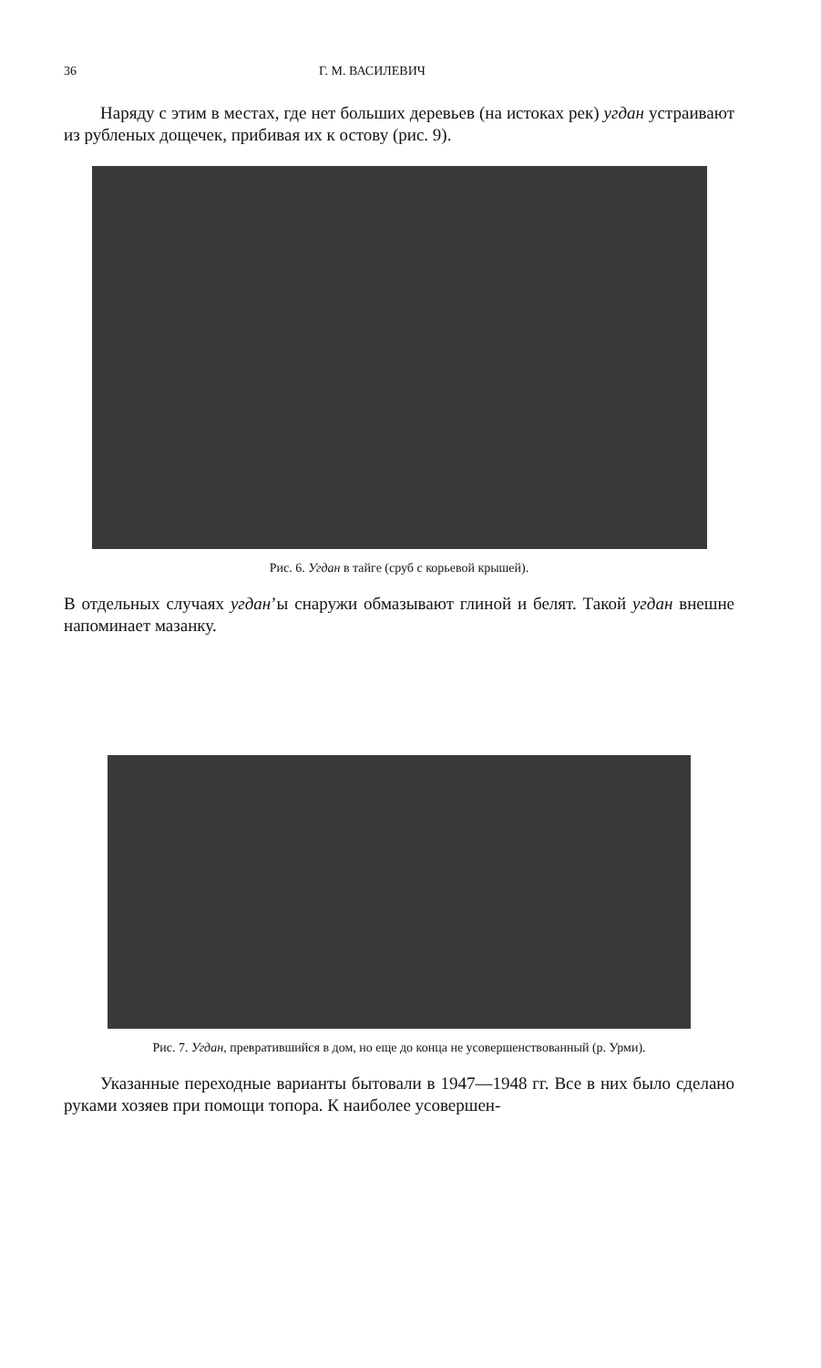36 Г. М. ВАСИЛЕВИЧ
Наряду с этим в местах, где нет больших деревьев (на истоках рек) угдан устраивают из рубленых дощечек, прибивая их к остову (рис. 9).
Рис. 6. Угдан в тайге (сруб с корьевой крышей).
В отдельных случаях угдан’ы снаружи обмазывают глиной и белят. Такой угдан внешне напоминает мазанку.
Рис. 7. Угдан, превратившийся в дом, но еще до конца не усовершенствованный (р. Урми).
Указанные переходные варианты бытовали в 1947—1948 гг. Все в них было сделано руками хозяев при помощи топора. К наиболее усовершен-